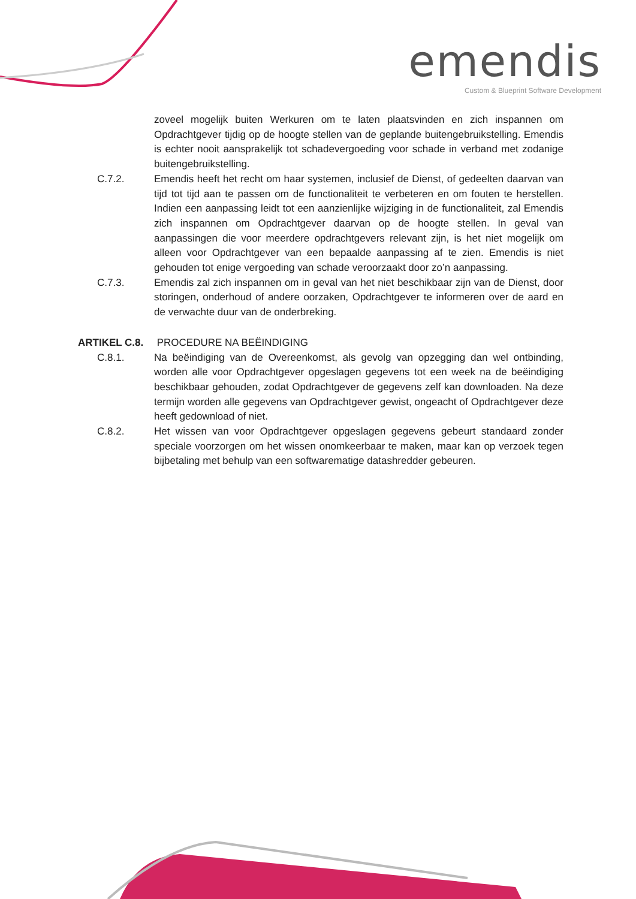emendis
Custom & Blueprint Software Development
zoveel mogelijk buiten Werkuren om te laten plaatsvinden en zich inspannen om Opdrachtgever tijdig op de hoogte stellen van de geplande buitengebruikstelling. Emendis is echter nooit aansprakelijk tot schadevergoeding voor schade in verband met zodanige buitengebruikstelling.
C.7.2. Emendis heeft het recht om haar systemen, inclusief de Dienst, of gedeelten daarvan van tijd tot tijd aan te passen om de functionaliteit te verbeteren en om fouten te herstellen. Indien een aanpassing leidt tot een aanzienlijke wijziging in de functionaliteit, zal Emendis zich inspannen om Opdrachtgever daarvan op de hoogte stellen. In geval van aanpassingen die voor meerdere opdrachtgevers relevant zijn, is het niet mogelijk om alleen voor Opdrachtgever van een bepaalde aanpassing af te zien. Emendis is niet gehouden tot enige vergoeding van schade veroorzaakt door zo’n aanpassing.
C.7.3. Emendis zal zich inspannen om in geval van het niet beschikbaar zijn van de Dienst, door storingen, onderhoud of andere oorzaken, Opdrachtgever te informeren over de aard en de verwachte duur van de onderbreking.
ARTIKEL C.8. PROCEDURE NA BEËINDIGING
C.8.1. Na beëindiging van de Overeenkomst, als gevolg van opzegging dan wel ontbinding, worden alle voor Opdrachtgever opgeslagen gegevens tot een week na de beëindiging beschikbaar gehouden, zodat Opdrachtgever de gegevens zelf kan downloaden. Na deze termijn worden alle gegevens van Opdrachtgever gewist, ongeacht of Opdrachtgever deze heeft gedownload of niet.
C.8.2. Het wissen van voor Opdrachtgever opgeslagen gegevens gebeurt standaard zonder speciale voorzorgen om het wissen onomkeerbaar te maken, maar kan op verzoek tegen bijbetaling met behulp van een softwarematige datashredder gebeuren.